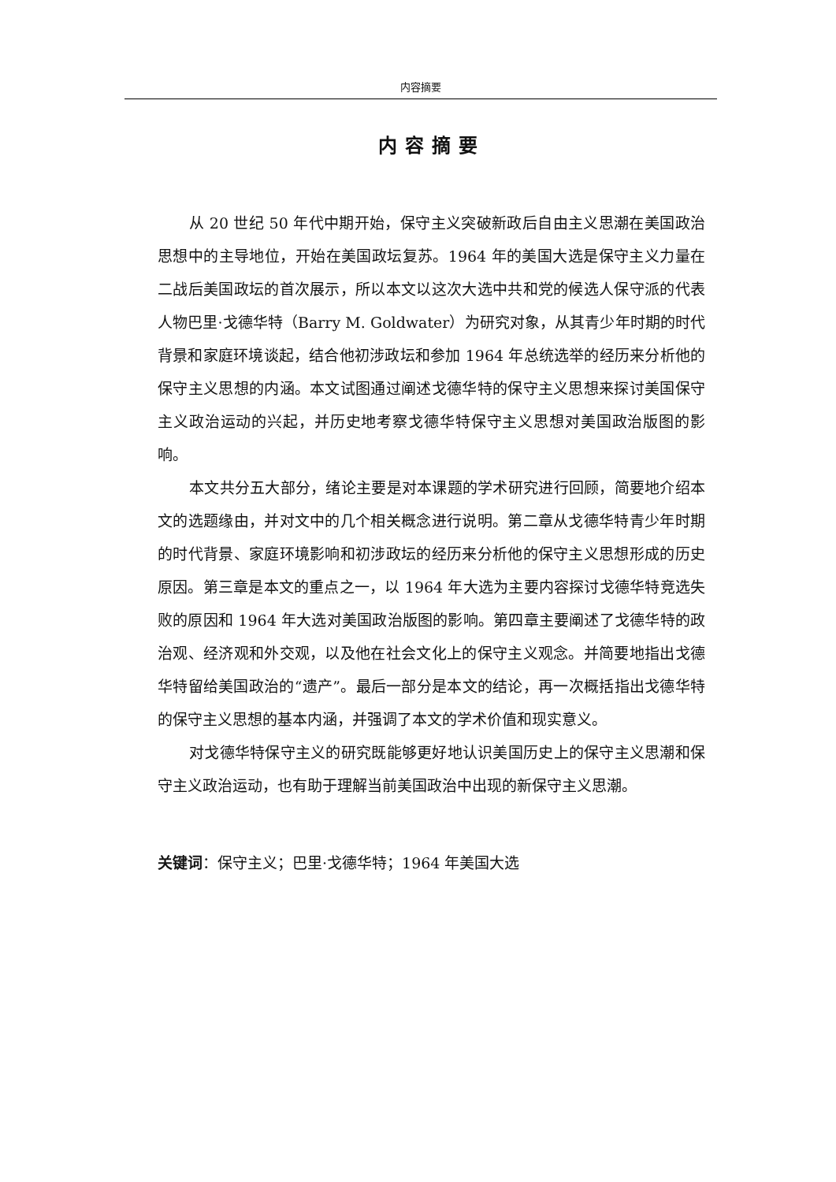内容摘要
内容摘要
从 20 世纪 50 年代中期开始，保守主义突破新政后自由主义思潮在美国政治思想中的主导地位，开始在美国政坛复苏。1964 年的美国大选是保守主义力量在二战后美国政坛的首次展示，所以本文以这次大选中共和党的候选人保守派的代表人物巴里·戈德华特（Barry M. Goldwater）为研究对象，从其青少年时期的时代背景和家庭环境谈起，结合他初涉政坛和参加 1964 年总统选举的经历来分析他的保守主义思想的内涵。本文试图通过阐述戈德华特的保守主义思想来探讨美国保守主义政治运动的兴起，并历史地考察戈德华特保守主义思想对美国政治版图的影响。
本文共分五大部分，绪论主要是对本课题的学术研究进行回顾，简要地介绍本文的选题缘由，并对文中的几个相关概念进行说明。第二章从戈德华特青少年时期的时代背景、家庭环境影响和初涉政坛的经历来分析他的保守主义思想形成的历史原因。第三章是本文的重点之一，以 1964 年大选为主要内容探讨戈德华特竞选失败的原因和 1964 年大选对美国政治版图的影响。第四章主要阐述了戈德华特的政治观、经济观和外交观，以及他在社会文化上的保守主义观念。并简要地指出戈德华特留给美国政治的“遗产”。最后一部分是本文的结论，再一次概括指出戈德华特的保守主义思想的基本内涵，并强调了本文的学术价值和现实意义。
对戈德华特保守主义的研究既能够更好地认识美国历史上的保守主义思潮和保守主义政治运动，也有助于理解当前美国政治中出现的新保守主义思潮。
关键词：保守主义；巴里·戈德华特；1964 年美国大选